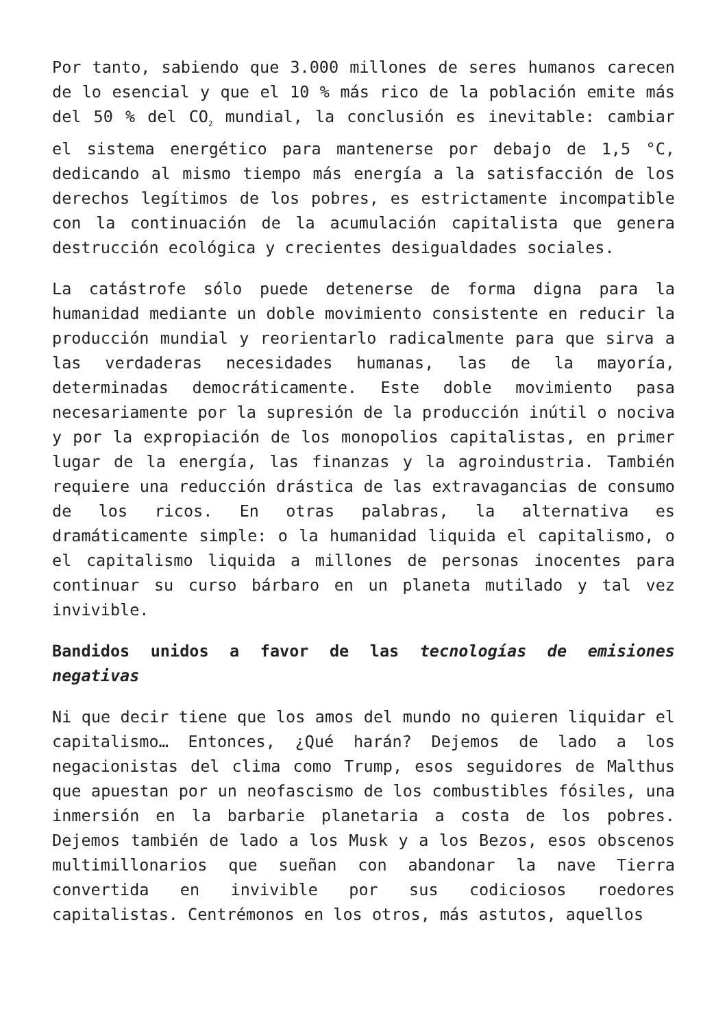Por tanto, sabiendo que 3.000 millones de seres humanos carecen de lo esencial y que el 10 % más rico de la población emite más del 50 % del CO<sub>2</sub> mundial, la conclusión es inevitable: cambiar el sistema energético para mantenerse por debajo de 1,5 °C, dedicando al mismo tiempo más energía a la satisfacción de los derechos legítimos de los pobres, es estrictamente incompatible con la continuación de la acumulación capitalista que genera destrucción ecológica y crecientes desigualdades sociales.
La catástrofe sólo puede detenerse de forma digna para la humanidad mediante un doble movimiento consistente en reducir la producción mundial y reorientarlo radicalmente para que sirva a las verdaderas necesidades humanas, las de la mayoría, determinadas democráticamente. Este doble movimiento pasa necesariamente por la supresión de la producción inútil o nociva y por la expropiación de los monopolios capitalistas, en primer lugar de la energía, las finanzas y la agroindustria. También requiere una reducción drástica de las extravagancias de consumo de los ricos. En otras palabras, la alternativa es dramáticamente simple: o la humanidad liquida el capitalismo, o el capitalismo liquida a millones de personas inocentes para continuar su curso bárbaro en un planeta mutilado y tal vez invivible.
Bandidos unidos a favor de las tecnologías de emisiones negativas
Ni que decir tiene que los amos del mundo no quieren liquidar el capitalismo… Entonces, ¿Qué harán? Dejemos de lado a los negacionistas del clima como Trump, esos seguidores de Malthus que apuestan por un neofascismo de los combustibles fósiles, una inmersión en la barbarie planetaria a costa de los pobres. Dejemos también de lado a los Musk y a los Bezos, esos obscenos multimillonarios que sueñan con abandonar la nave Tierra convertida en invivible por sus codiciosos roedores capitalistas. Centrémonos en los otros, más astutos, aquellos